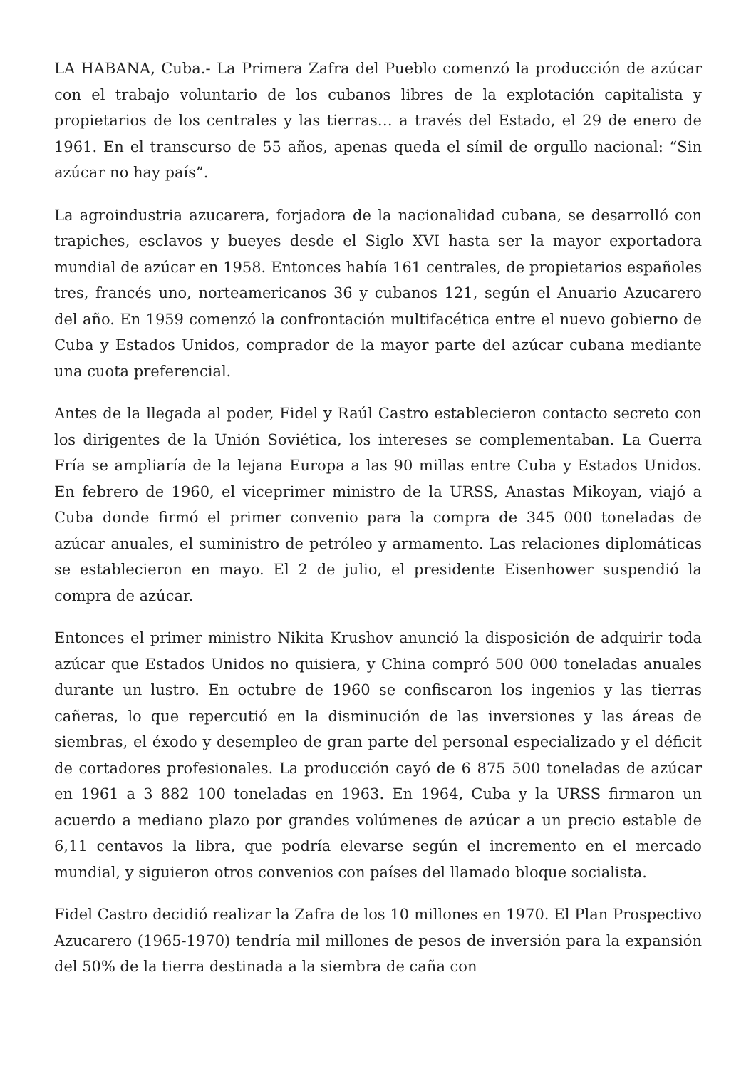LA HABANA, Cuba.- La Primera Zafra del Pueblo comenzó la producción de azúcar con el trabajo voluntario de los cubanos libres de la explotación capitalista y propietarios de los centrales y las tierras… a través del Estado, el 29 de enero de 1961. En el transcurso de 55 años, apenas queda el símil de orgullo nacional: “Sin azúcar no hay país”.
La agroindustria azucarera, forjadora de la nacionalidad cubana, se desarrolló con trapiches, esclavos y bueyes desde el Siglo XVI hasta ser la mayor exportadora mundial de azúcar en 1958. Entonces había 161 centrales, de propietarios españoles tres, francés uno, norteamericanos 36 y cubanos 121, según el Anuario Azucarero del año. En 1959 comenzó la confrontación multifacética entre el nuevo gobierno de Cuba y Estados Unidos, comprador de la mayor parte del azúcar cubana mediante una cuota preferencial.
Antes de la llegada al poder, Fidel y Raúl Castro establecieron contacto secreto con los dirigentes de la Unión Soviética, los intereses se complementaban. La Guerra Fría se ampliaría de la lejana Europa a las 90 millas entre Cuba y Estados Unidos. En febrero de 1960, el viceprimer ministro de la URSS, Anastas Mikoyan, viajó a Cuba donde firmó el primer convenio para la compra de 345 000 toneladas de azúcar anuales, el suministro de petróleo y armamento. Las relaciones diplomáticas se establecieron en mayo. El 2 de julio, el presidente Eisenhower suspendió la compra de azúcar.
Entonces el primer ministro Nikita Krushov anunció la disposición de adquirir toda azúcar que Estados Unidos no quisiera, y China compró 500 000 toneladas anuales durante un lustro. En octubre de 1960 se confiscaron los ingenios y las tierras cañeras, lo que repercutió en la disminución de las inversiones y las áreas de siembras, el éxodo y desempleo de gran parte del personal especializado y el déficit de cortadores profesionales. La producción cayó de 6 875 500 toneladas de azúcar en 1961 a 3 882 100 toneladas en 1963. En 1964, Cuba y la URSS firmaron un acuerdo a mediano plazo por grandes volúmenes de azúcar a un precio estable de 6,11 centavos la libra, que podría elevarse según el incremento en el mercado mundial, y siguieron otros convenios con países del llamado bloque socialista.
Fidel Castro decidió realizar la Zafra de los 10 millones en 1970. El Plan Prospectivo Azucarero (1965-1970) tendría mil millones de pesos de inversión para la expansión del 50% de la tierra destinada a la siembra de caña con